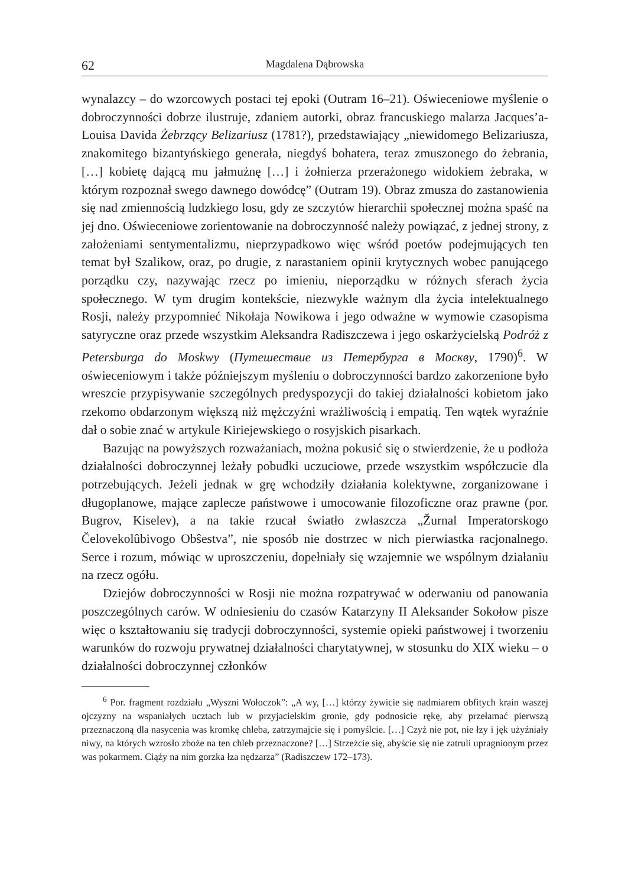62 Magdalena Dąbrowska
wynalazcy – do wzorcowych postaci tej epoki (Outram 16–21). Oświeceniowe myślenie o dobroczynności dobrze ilustruje, zdaniem autorki, obraz francuskiego malarza Jacques’a-Louisa Davida Żebrzący Belizariusz (1781?), przedstawiający „niewidomego Belizariusza, znakomitego bizantyńskiego generała, niegdyś bohatera, teraz zmuszonego do żebrania, […] kobietę dającą mu jałmużnę […] i żołnierza przerażonego widokiem żebraka, w którym rozpoznał swego dawnego dowódcę” (Outram 19). Obraz zmusza do zastanowienia się nad zmiennością ludzkiego losu, gdy ze szczytów hierarchii społecznej można spaść na jej dno. Oświeceniowe zorientowanie na dobroczynność należy powiązać, z jednej strony, z założeniami sentymentalizmu, nieprzypadkowo więc wśród poetów podejmujących ten temat był Szalikow, oraz, po drugie, z narastaniem opinii krytycznych wobec panującego porządku czy, nazywając rzecz po imieniu, nieporządku w różnych sferach życia społecznego. W tym drugim kontekście, niezwykle ważnym dla życia intelektualnego Rosji, należy przypomnieć Nikołaja Nowikowa i jego odważne w wymowie czasopisma satyryczne oraz przede wszystkim Aleksandra Radiszczewa i jego oskarżycielską Podróż z Petersburga do Moskwy (Путешествие из Петербурга в Москву, 1790)<sup>6</sup>. W oświeceniowym i także późniejszym myśleniu o dobroczynności bardzo zakorzenione było wreszcie przypisywanie szczególnych predyspozycji do takiej działalności kobietom jako rzekomo obdarzonym większą niż mężczyźni wrażliwością i empatią. Ten wątek wyraźnie dał o sobie znać w artykule Kiriejewskiego o rosyjskich pisarkach.
Bazując na powyższych rozważaniach, można pokusić się o stwierdzenie, że u podłoża działalności dobroczynnej leżały pobudki uczuciowe, przede wszystkim współczucie dla potrzebujących. Jeżeli jednak w grę wchodziły działania kolektywne, zorganizowane i długoplanowe, mające zaplecze państwowe i umocowanie filozoficzne oraz prawne (por. Bugrov, Kiselev), a na takie rzucał światło zwłaszcza „Žurnal Imperatorskogo Čelovekolûbivogo Obŝestva”, nie sposób nie dostrzec w nich pierwiastka racjonalnego. Serce i rozum, mówiąc w uproszczeniu, dopełniały się wzajemnie we wspólnym działaniu na rzecz ogółu.
Dziejów dobroczynności w Rosji nie można rozpatrywać w oderwaniu od panowania poszczególnych carów. W odniesieniu do czasów Katarzyny II Aleksander Sokołow pisze więc o kształtowaniu się tradycji dobroczynności, systemie opieki państwowej i tworzeniu warunków do rozwoju prywatnej działalności charytatywnej, w stosunku do XIX wieku – o działalności dobroczynnej członków
<sup>6</sup> Por. fragment rozdziału „Wyszni Wołoczok”: „A wy, […] którzy żywicie się nadmiarem obfitych krain waszej ojczyzny na wspaniałych ucztach lub w przyjacielskim gronie, gdy podnosicie rękę, aby przełamać pierwszą przeznaczoną dla nasycenia was kromkę chleba, zatrzymajcie się i pomyślcie. […] Czyż nie pot, nie łzy i jęk użyźniały niwy, na których wzrosło zboże na ten chleb przeznaczone? […] Strzeżcie się, abyście się nie zatruli upragnionym przez was pokarmem. Ciąży na nim gorzka łza nędzarza” (Radiszczew 172–173).